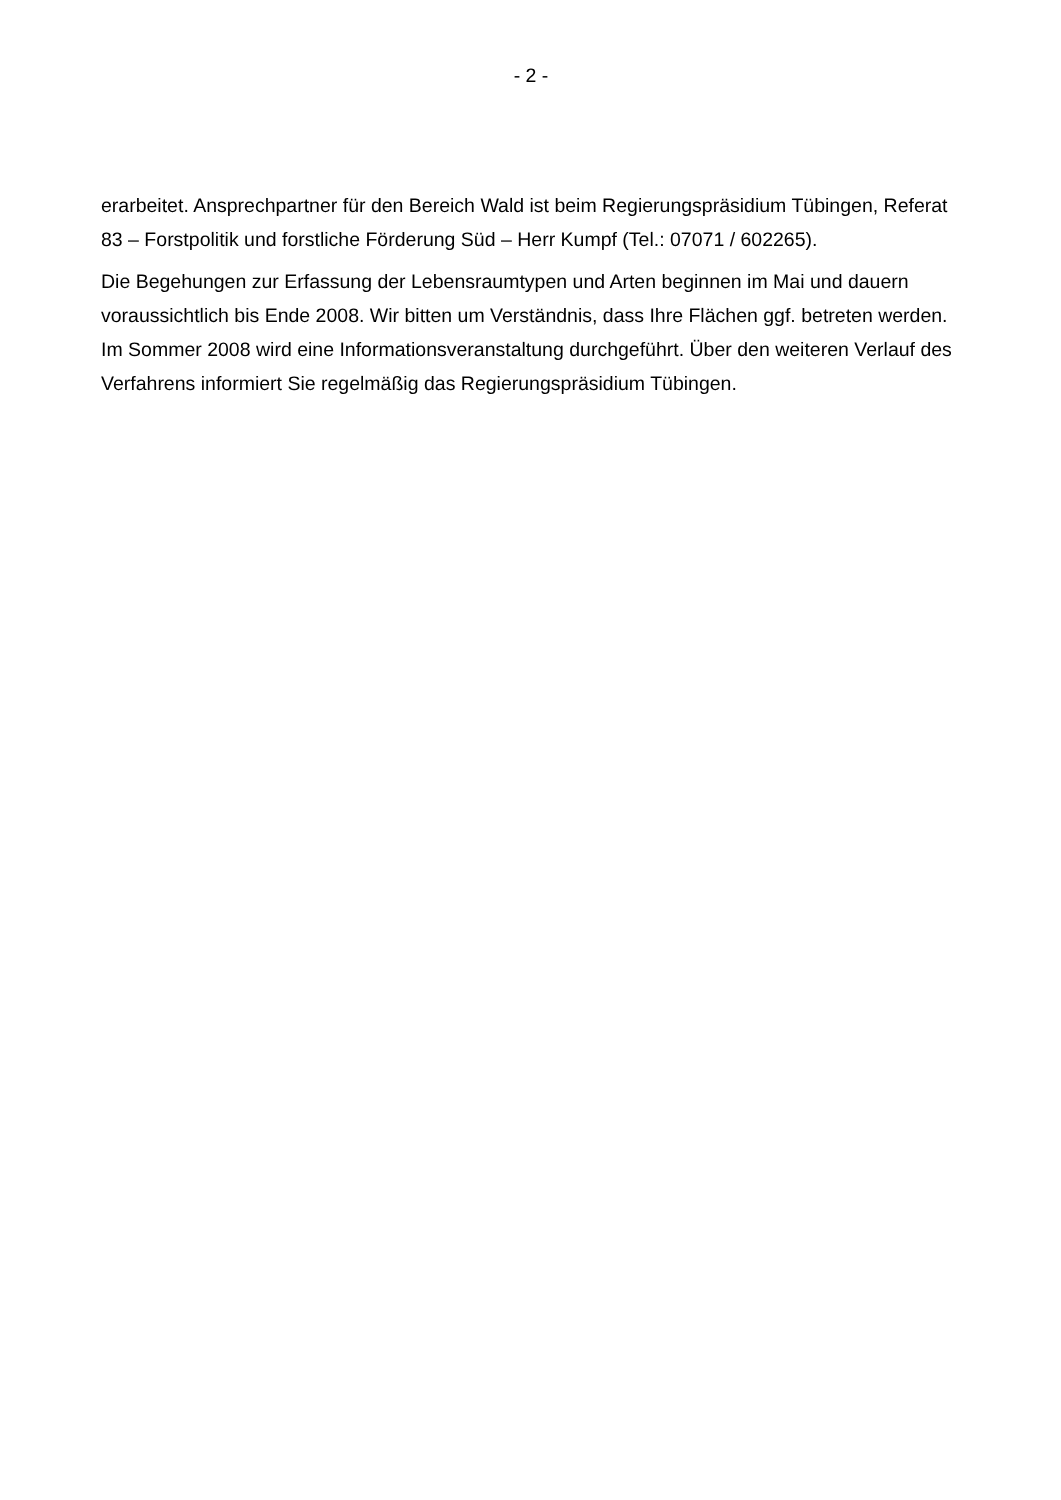- 2 -
erarbeitet. Ansprechpartner für den Bereich Wald ist beim Regierungspräsidium Tübingen, Referat 83 – Forstpolitik und forstliche Förderung Süd – Herr Kumpf (Tel.: 07071 / 602265).
Die Begehungen zur Erfassung der Lebensraumtypen und Arten beginnen im Mai und dauern voraussichtlich bis Ende 2008. Wir bitten um Verständnis, dass Ihre Flächen ggf. betreten werden. Im Sommer 2008 wird eine Informationsveranstaltung durchgeführt. Über den weiteren Verlauf des Verfahrens informiert Sie regelmäßig das Regierungspräsidium Tübingen.